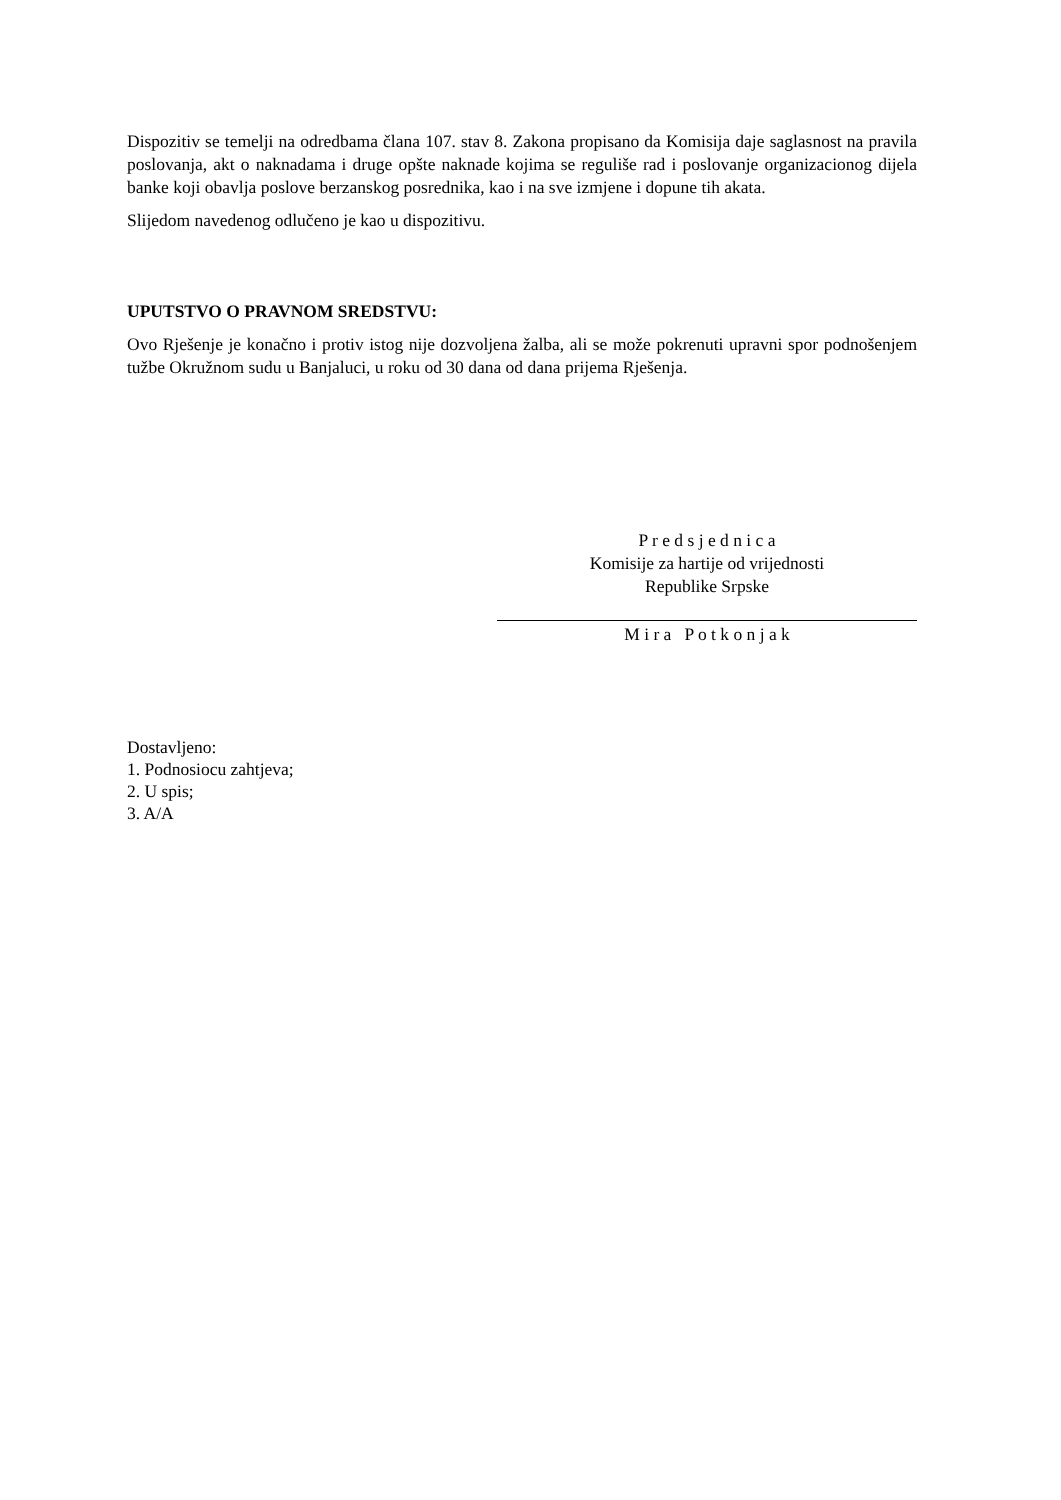Dispozitiv se temelji na odredbama člana 107. stav 8. Zakona propisano da Komisija daje saglasnost na pravila poslovanja, akt o naknadama i druge opšte naknade kojima se reguliše rad i poslovanje organizacionog dijela banke koji obavlja poslove berzanskog posrednika, kao i na sve izmjene i dopune tih akata.
Slijedom navedenog odlučeno je kao u dispozitivu.
UPUTSTVO O PRAVNOM SREDSTVU:
Ovo Rješenje je konačno i protiv istog nije dozvoljena žalba, ali se može pokrenuti upravni spor podnošenjem tužbe Okružnom sudu u Banjaluci, u roku od 30 dana od dana prijema Rješenja.
P r e d s j e d n i c a
Komisije za hartije od vrijednosti
Republike Srpske
M i r a P o t k o n j a k
Dostavljeno:
1. Podnosiocu zahtjeva;
2. U spis;
3. A/A